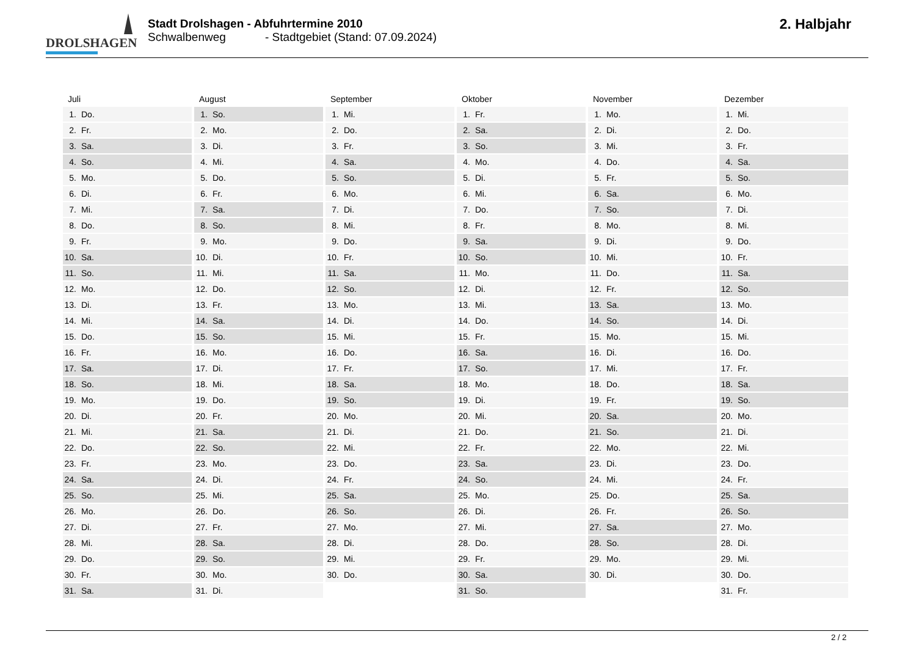DROLSHAGEN
Stadt Drolshagen - Abfuhrtermine 2010
Schwalbenweg - Stadtgebiet (Stand: 07.09.2024)
2. Halbjahr
| Juli | August | September | Oktober | November | Dezember |
| --- | --- | --- | --- | --- | --- |
| 1. Do. | 1. So. | 1. Mi. | 1. Fr. | 1. Mo. | 1. Mi. |
| 2. Fr. | 2. Mo. | 2. Do. | 2. Sa. | 2. Di. | 2. Do. |
| 3. Sa. | 3. Di. | 3. Fr. | 3. So. | 3. Mi. | 3. Fr. |
| 4. So. | 4. Mi. | 4. Sa. | 4. Mo. | 4. Do. | 4. Sa. |
| 5. Mo. | 5. Do. | 5. So. | 5. Di. | 5. Fr. | 5. So. |
| 6. Di. | 6. Fr. | 6. Mo. | 6. Mi. | 6. Sa. | 6. Mo. |
| 7. Mi. | 7. Sa. | 7. Di. | 7. Do. | 7. So. | 7. Di. |
| 8. Do. | 8. So. | 8. Mi. | 8. Fr. | 8. Mo. | 8. Mi. |
| 9. Fr. | 9. Mo. | 9. Do. | 9. Sa. | 9. Di. | 9. Do. |
| 10. Sa. | 10. Di. | 10. Fr. | 10. So. | 10. Mi. | 10. Fr. |
| 11. So. | 11. Mi. | 11. Sa. | 11. Mo. | 11. Do. | 11. Sa. |
| 12. Mo. | 12. Do. | 12. So. | 12. Di. | 12. Fr. | 12. So. |
| 13. Di. | 13. Fr. | 13. Mo. | 13. Mi. | 13. Sa. | 13. Mo. |
| 14. Mi. | 14. Sa. | 14. Di. | 14. Do. | 14. So. | 14. Di. |
| 15. Do. | 15. So. | 15. Mi. | 15. Fr. | 15. Mo. | 15. Mi. |
| 16. Fr. | 16. Mo. | 16. Do. | 16. Sa. | 16. Di. | 16. Do. |
| 17. Sa. | 17. Di. | 17. Fr. | 17. So. | 17. Mi. | 17. Fr. |
| 18. So. | 18. Mi. | 18. Sa. | 18. Mo. | 18. Do. | 18. Sa. |
| 19. Mo. | 19. Do. | 19. So. | 19. Di. | 19. Fr. | 19. So. |
| 20. Di. | 20. Fr. | 20. Mo. | 20. Mi. | 20. Sa. | 20. Mo. |
| 21. Mi. | 21. Sa. | 21. Di. | 21. Do. | 21. So. | 21. Di. |
| 22. Do. | 22. So. | 22. Mi. | 22. Fr. | 22. Mo. | 22. Mi. |
| 23. Fr. | 23. Mo. | 23. Do. | 23. Sa. | 23. Di. | 23. Do. |
| 24. Sa. | 24. Di. | 24. Fr. | 24. So. | 24. Mi. | 24. Fr. |
| 25. So. | 25. Mi. | 25. Sa. | 25. Mo. | 25. Do. | 25. Sa. |
| 26. Mo. | 26. Do. | 26. So. | 26. Di. | 26. Fr. | 26. So. |
| 27. Di. | 27. Fr. | 27. Mo. | 27. Mi. | 27. Sa. | 27. Mo. |
| 28. Mi. | 28. Sa. | 28. Di. | 28. Do. | 28. So. | 28. Di. |
| 29. Do. | 29. So. | 29. Mi. | 29. Fr. | 29. Mo. | 29. Mi. |
| 30. Fr. | 30. Mo. | 30. Do. | 30. Sa. | 30. Di. | 30. Do. |
| 31. Sa. | 31. Di. | | 31. So. | | 31. Fr. |
2 / 2